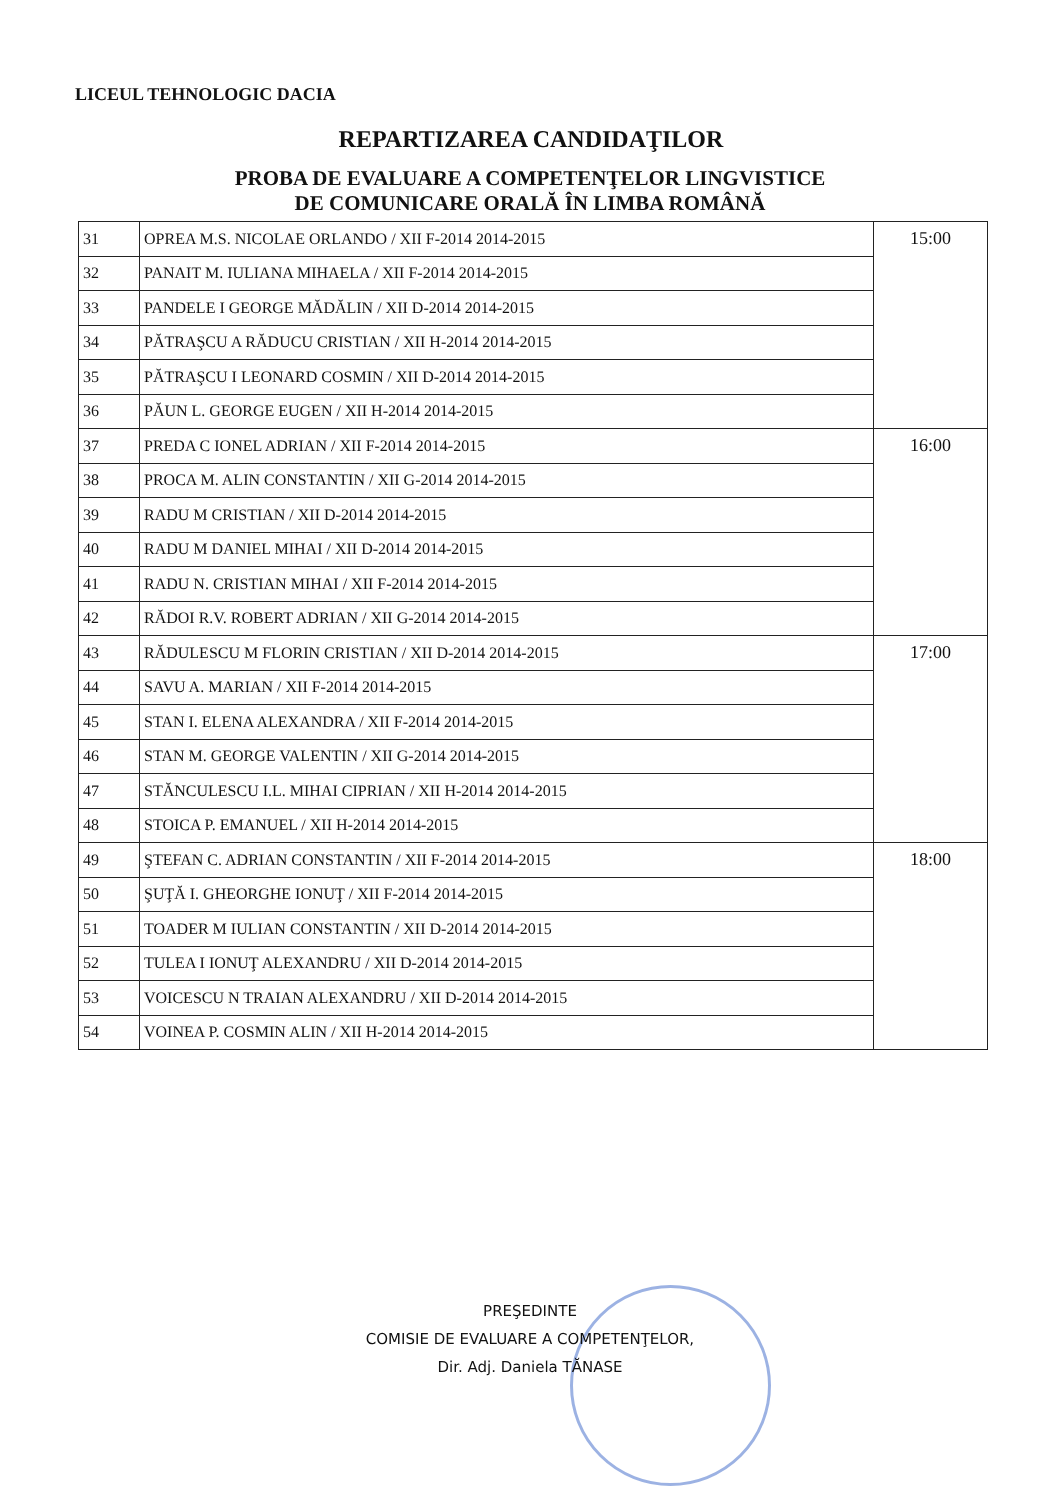LICEUL TEHNOLOGIC DACIA
REPARTIZAREA CANDIDAŢILOR
PROBA DE EVALUARE A COMPETENŢELOR LINGVISTICE
DE COMUNICARE ORALĂ ÎN LIMBA ROMÂNĂ
| 31 | OPREA M.S. NICOLAE ORLANDO / XII F-2014 2014-2015 | 15:00 |
| 32 | PANAIT M. IULIANA MIHAELA / XII F-2014 2014-2015 | |
| 33 | PANDELE I GEORGE MĂDĂLIN / XII D-2014 2014-2015 | |
| 34 | PĂTRAŞCU A RĂDUCU CRISTIAN / XII H-2014 2014-2015 | |
| 35 | PĂTRAŞCU I LEONARD COSMIN / XII D-2014 2014-2015 | |
| 36 | PĂUN L. GEORGE EUGEN / XII H-2014 2014-2015 | |
| 37 | PREDA C IONEL ADRIAN / XII F-2014 2014-2015 | 16:00 |
| 38 | PROCA M. ALIN CONSTANTIN / XII G-2014 2014-2015 | |
| 39 | RADU M CRISTIAN / XII D-2014 2014-2015 | |
| 40 | RADU M DANIEL MIHAI / XII D-2014 2014-2015 | |
| 41 | RADU N. CRISTIAN MIHAI / XII F-2014 2014-2015 | |
| 42 | RĂDOI R.V. ROBERT ADRIAN / XII G-2014 2014-2015 | |
| 43 | RĂDULESCU M FLORIN CRISTIAN / XII D-2014 2014-2015 | 17:00 |
| 44 | SAVU A. MARIAN / XII F-2014 2014-2015 | |
| 45 | STAN I. ELENA ALEXANDRA / XII F-2014 2014-2015 | |
| 46 | STAN M. GEORGE VALENTIN / XII G-2014 2014-2015 | |
| 47 | STĂNCULESCU I.L. MIHAI CIPRIAN / XII H-2014 2014-2015 | |
| 48 | STOICA P. EMANUEL / XII H-2014 2014-2015 | |
| 49 | ŞTEFAN C. ADRIAN CONSTANTIN / XII F-2014 2014-2015 | 18:00 |
| 50 | ŞUŢĂ I. GHEORGHE IONUŢ / XII F-2014 2014-2015 | |
| 51 | TOADER M IULIAN CONSTANTIN / XII D-2014 2014-2015 | |
| 52 | TULEA I IONUŢ ALEXANDRU / XII D-2014 2014-2015 | |
| 53 | VOICESCU N TRAIAN ALEXANDRU / XII D-2014 2014-2015 | |
| 54 | VOINEA P. COSMIN ALIN / XII H-2014 2014-2015 | |
PREŞEDINTE
COMISIE DE EVALUARE A COMPETENŢELOR,
Dir. Adj. Daniela TĂNASE